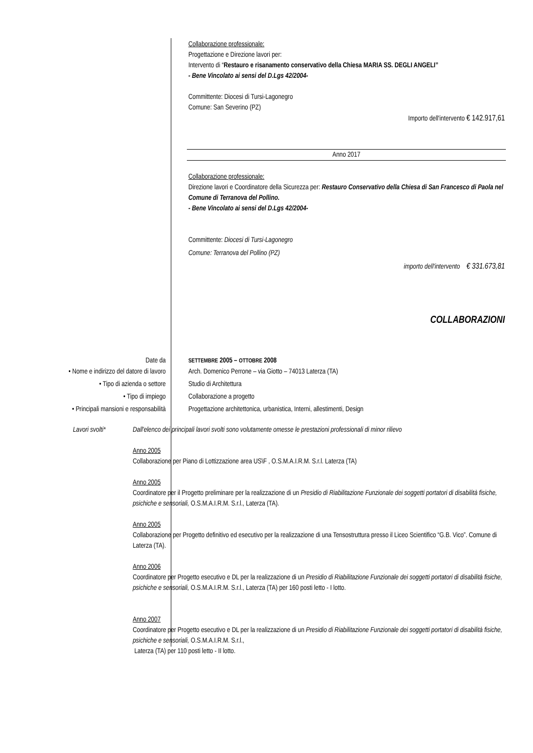Collaborazione professionale:
Progettazione e Direzione lavori per:
Intervento di “Restauro e risanamento conservativo della Chiesa MARIA SS. DEGLI ANGELI”
- Bene Vincolato ai sensi del D.Lgs 42/2004-
Committente: Diocesi di Tursi-Lagonegro
Comune: San Severino (PZ)
Importo dell'intervento € 142.917,61
Anno 2017
Collaborazione professionale:
Direzione lavori e Coordinatore della Sicurezza per: Restauro Conservativo della Chiesa di San Francesco di Paola nel Comune di Terranova del Pollino.
- Bene Vincolato ai sensi del D.Lgs 42/2004-
Committente: Diocesi di Tursi-Lagonegro
Comune: Terranova del Pollino (PZ)
importo dell'intervento € 331.673,81
COLLABORAZIONI
Date da
SETTEMBRE 2005 – OTTOBRE 2008
• Nome e indirizzo del datore di lavoro Arch. Domenico Perrone – via Giotto – 74013 Laterza (TA)
• Tipo di azienda o settore Studio di Architettura
• Tipo di impiego Collaborazione a progetto
• Principali mansioni e responsabilità Progettazione architettonica, urbanistica, Interni, allestimenti, Design
Lavori svolti* Dall'elenco dei principali lavori svolti sono volutamente omesse le prestazioni professionali di minor rilievo
Anno 2005
Collaborazione per Piano di Lottizzazione area US\F , O.S.M.A.I.R.M. S.r.l. Laterza (TA)
Anno 2005
Coordinatore per il Progetto preliminare per la realizzazione di un Presidio di Riabilitazione Funzionale dei soggetti portatori di disabilità fisiche, psichiche e sensoriali, O.S.M.A.I.R.M. S.r.l., Laterza (TA).
Anno 2005
Collaborazione per Progetto definitivo ed esecutivo per la realizzazione di una Tensostruttura presso il Liceo Scientifico “G.B. Vico”. Comune di Laterza (TA).
Anno 2006
Coordinatore per Progetto esecutivo e DL per la realizzazione di un Presidio di Riabilitazione Funzionale dei soggetti portatori di disabilità fisiche, psichiche e sensoriali, O.S.M.A.I.R.M. S.r.l., Laterza (TA) per 160 posti letto - I lotto.
Anno 2007
Coordinatore per Progetto esecutivo e DL per la realizzazione di un Presidio di Riabilitazione Funzionale dei soggetti portatori di disabilità fisiche, psichiche e sensoriali, O.S.M.A.I.R.M. S.r.l.,
Laterza (TA) per 110 posti letto - II lotto.